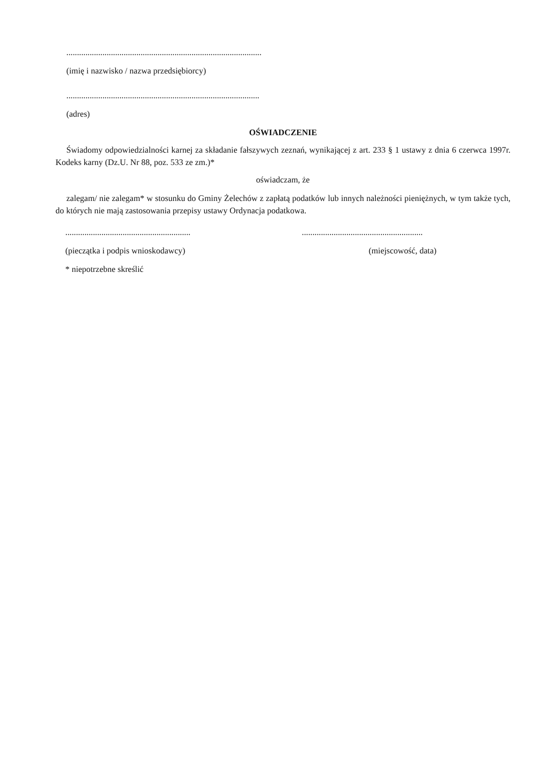............................................................................................
(imię i nazwisko / nazwa przedsiębiorcy)
...........................................................................................
(adres)
OŚWIADCZENIE
Świadomy odpowiedzialności karnej za składanie fałszywych zeznań, wynikającej z art. 233 § 1 ustawy z dnia 6 czerwca 1997r. Kodeks karny (Dz.U. Nr 88, poz. 533 ze zm.)*
oświadczam, że
zalegam/ nie zalegam* w stosunku do Gminy Żelechów z zapłatą podatków lub innych należności pieniężnych, w tym także tych, do których nie mają zastosowania przepisy ustawy Ordynacja podatkowa.
........................................................... .........................................................
(pieczątka i podpis wnioskodawcy) (miejscowość, data)
* niepotrzebne skreślić